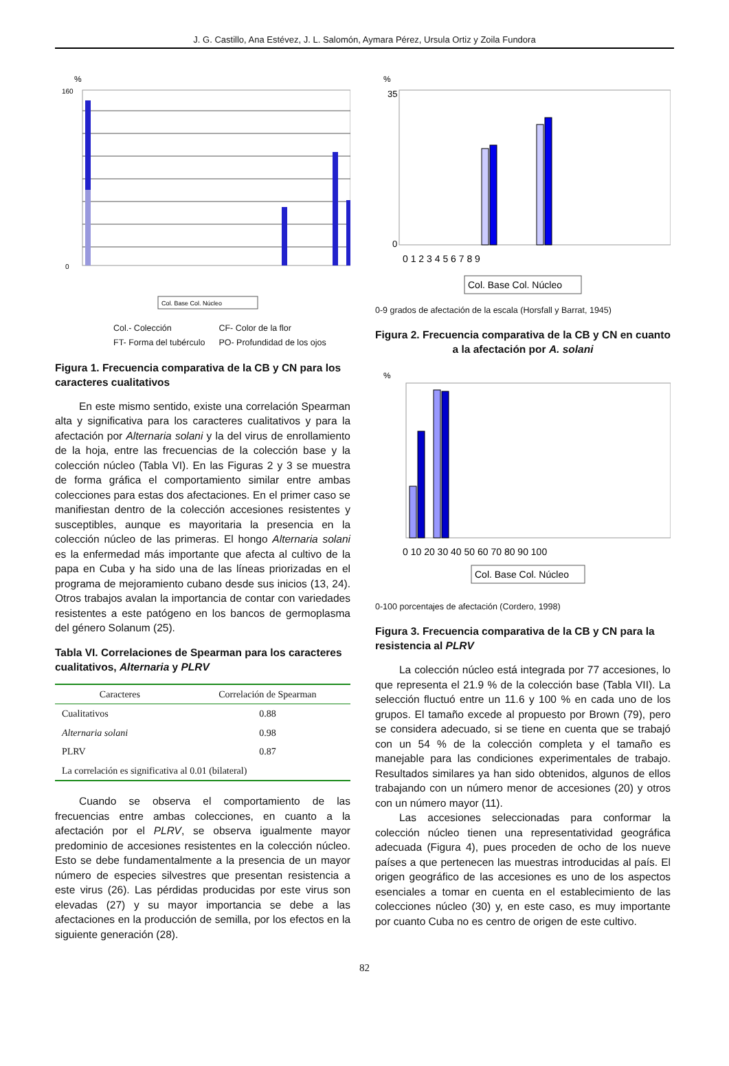J. G. Castillo, Ana Estévez, J. L. Salomón, Aymara Pérez, Ursula Ortiz y Zoila Fundora
%
0
160
Col. Base Col. Núcleo
Col.- Colección
FT- Forma del tubérculo
CF- Color de la flor
PO- Profundidad de los ojos
Figura 1. Frecuencia comparativa de la CB y CN para los caracteres cualitativos
En este mismo sentido, existe una correlación Spearman alta y significativa para los caracteres cualitativos y para la afectación por Alternaria solani y la del virus de enrollamiento de la hoja, entre las frecuencias de la colección base y la colección núcleo (Tabla VI). En las Figuras 2 y 3 se muestra de forma gráfica el comportamiento similar entre ambas colecciones para estas dos afectaciones. En el primer caso se manifiestan dentro de la colección accesiones resistentes y susceptibles, aunque es mayoritaria la presencia en la colección núcleo de las primeras. El hongo Alternaria solani es la enfermedad más importante que afecta al cultivo de la papa en Cuba y ha sido una de las líneas priorizadas en el programa de mejoramiento cubano desde sus inicios (13, 24). Otros trabajos avalan la importancia de contar con variedades resistentes a este patógeno en los bancos de germoplasma del género Solanum (25).
Tabla VI. Correlaciones de Spearman para los caracteres cualitativos, Alternaria y PLRV
| Caracteres | Correlación de Spearman |
| --- | --- |
| Cualitativos | 0.88 |
| Alternaria solani | 0.98 |
| PLRV | 0.87 |
| La correlación es significativa al 0.01 (bilateral) | |
Cuando se observa el comportamiento de las frecuencias entre ambas colecciones, en cuanto a la afectación por el PLRV, se observa igualmente mayor predominio de accesiones resistentes en la colección núcleo. Esto se debe fundamentalmente a la presencia de un mayor número de especies silvestres que presentan resistencia a este virus (26). Las pérdidas producidas por este virus son elevadas (27) y su mayor importancia se debe a las afectaciones en la producción de semilla, por los efectos en la siguiente generación (28).
%
0
35
0 1 2 3 4 5 6 7 8 9
Col. Base Col. Núcleo
0-9 grados de afectación de la escala (Horsfall y Barrat, 1945)
Figura 2. Frecuencia comparativa de la CB y CN en cuanto a la afectación por A. solani
%
0 10 20 30 40 50 60 70 80 90 100
Col. Base Col. Núcleo
0-100 porcentajes de afectación (Cordero, 1998)
Figura 3. Frecuencia comparativa de la CB y CN para la resistencia al PLRV
La colección núcleo está integrada por 77 accesiones, lo que representa el 21.9 % de la colección base (Tabla VII). La selección fluctuó entre un 11.6 y 100 % en cada uno de los grupos. El tamaño excede al propuesto por Brown (79), pero se considera adecuado, si se tiene en cuenta que se trabajó con un 54 % de la colección completa y el tamaño es manejable para las condiciones experimentales de trabajo. Resultados similares ya han sido obtenidos, algunos de ellos trabajando con un número menor de accesiones (20) y otros con un número mayor (11).
Las accesiones seleccionadas para conformar la colección núcleo tienen una representatividad geográfica adecuada (Figura 4), pues proceden de ocho de los nueve países a que pertenecen las muestras introducidas al país. El origen geográfico de las accesiones es uno de los aspectos esenciales a tomar en cuenta en el establecimiento de las colecciones núcleo (30) y, en este caso, es muy importante por cuanto Cuba no es centro de origen de este cultivo.
82